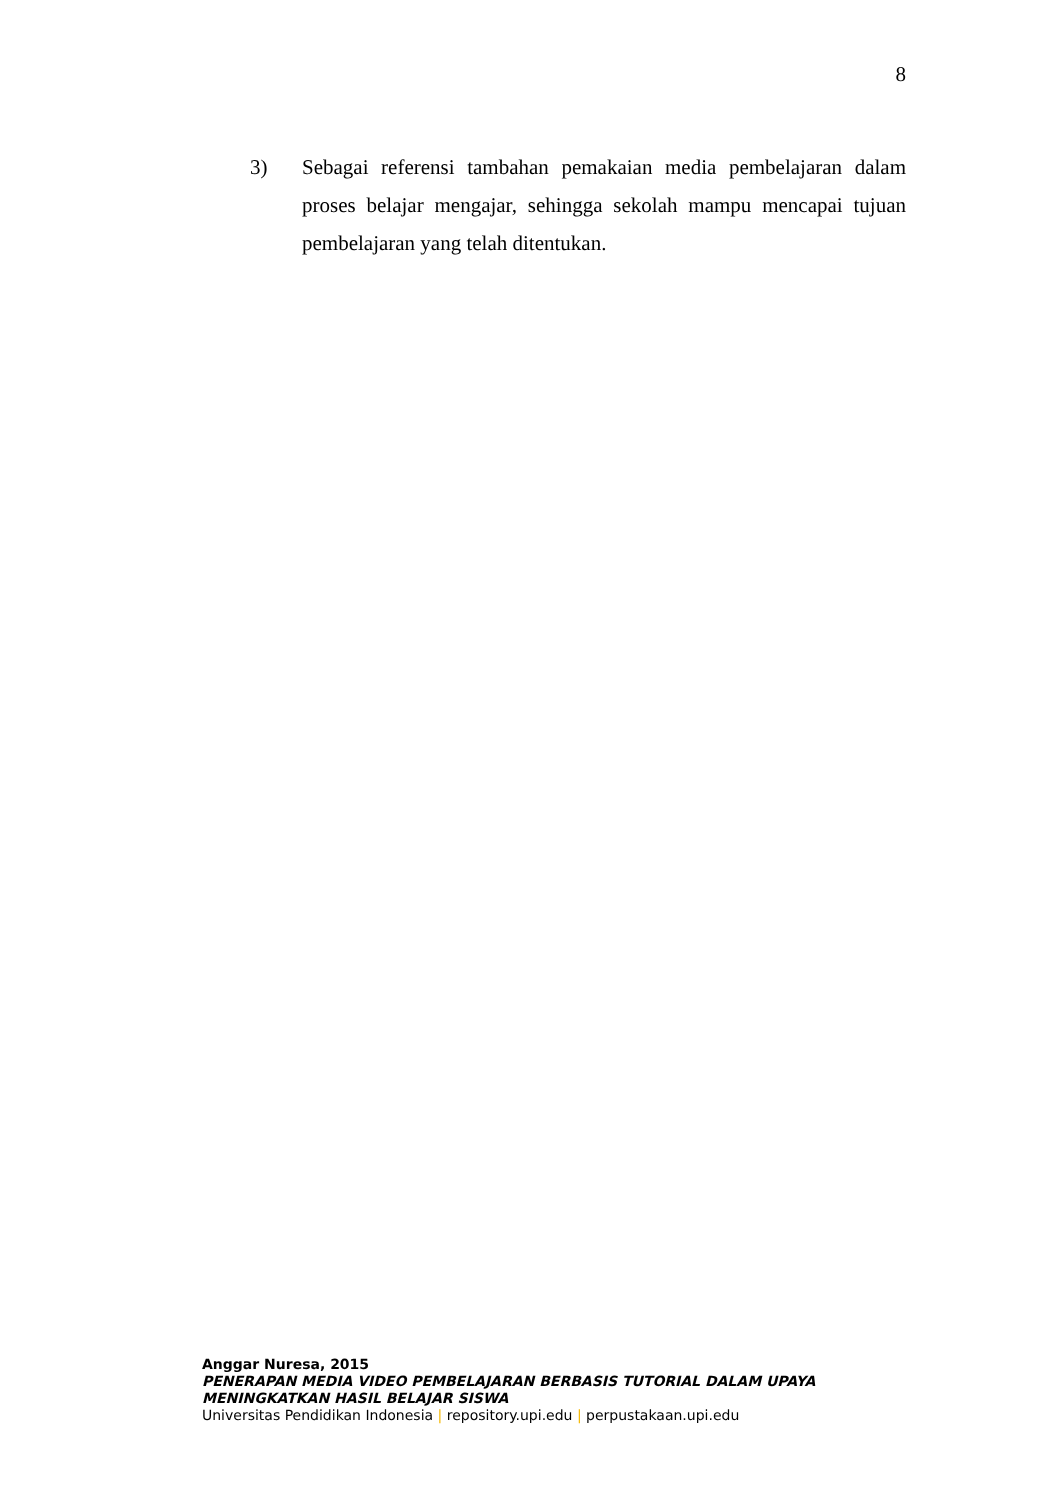8
3) Sebagai referensi tambahan pemakaian media pembelajaran dalam proses belajar mengajar, sehingga sekolah mampu mencapai tujuan pembelajaran yang telah ditentukan.
Anggar Nuresa, 2015
PENERAPAN MEDIA VIDEO PEMBELAJARAN BERBASIS TUTORIAL DALAM UPAYA MENINGKATKAN HASIL BELAJAR SISWA
Universitas Pendidikan Indonesia | repository.upi.edu | perpustakaan.upi.edu